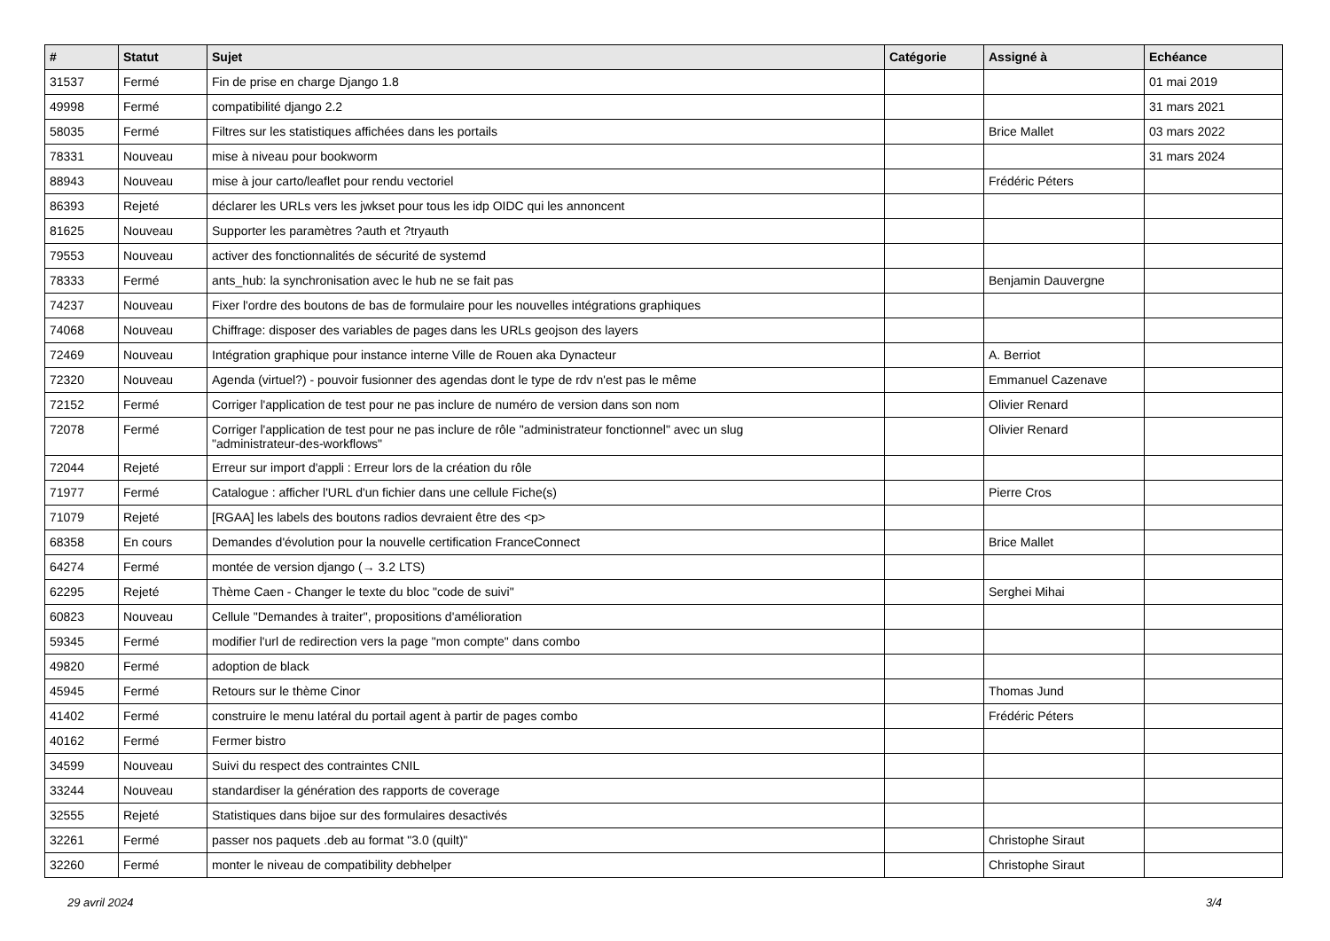| # | Statut | Sujet | Catégorie | Assigné à | Echéance |
| --- | --- | --- | --- | --- | --- |
| 31537 | Fermé | Fin de prise en charge Django 1.8 | | | 01 mai 2019 |
| 49998 | Fermé | compatibilité django 2.2 | | | 31 mars 2021 |
| 58035 | Fermé | Filtres sur les statistiques affichées dans les portails | | Brice Mallet | 03 mars 2022 |
| 78331 | Nouveau | mise à niveau pour bookworm | | | 31 mars 2024 |
| 88943 | Nouveau | mise à jour carto/leaflet pour rendu vectoriel | | Frédéric Péters | |
| 86393 | Rejeté | déclarer les URLs vers les jwkset pour tous les idp OIDC qui les annoncent | | | |
| 81625 | Nouveau | Supporter les paramètres ?auth et ?tryauth | | | |
| 79553 | Nouveau | activer des fonctionnalités de sécurité de systemd | | | |
| 78333 | Fermé | ants_hub: la synchronisation avec le hub ne se fait pas | | Benjamin Dauvergne | |
| 74237 | Nouveau | Fixer l'ordre des boutons de bas de formulaire pour les nouvelles intégrations graphiques | | | |
| 74068 | Nouveau | Chiffrage: disposer des variables de pages dans les URLs geojson des layers | | | |
| 72469 | Nouveau | Intégration graphique pour instance interne Ville de Rouen aka Dynacteur | | A. Berriot | |
| 72320 | Nouveau | Agenda (virtuel?) - pouvoir fusionner des agendas dont le type de rdv n'est pas le même | | Emmanuel Cazenave | |
| 72152 | Fermé | Corriger l'application de test pour ne pas inclure de numéro de version dans son nom | | Olivier Renard | |
| 72078 | Fermé | Corriger l'application de test pour ne pas inclure de rôle "administrateur fonctionnel" avec un slug "administrateur-des-workflows" | | Olivier Renard | |
| 72044 | Rejeté | Erreur sur import d'appli : Erreur lors de la création du rôle | | | |
| 71977 | Fermé | Catalogue : afficher l'URL d'un fichier dans une cellule Fiche(s) | | Pierre Cros | |
| 71079 | Rejeté | [RGAA] les labels des boutons radios devraient être des <p> | | | |
| 68358 | En cours | Demandes d'évolution pour la nouvelle certification FranceConnect | | Brice Mallet | |
| 64274 | Fermé | montée de version django (→ 3.2 LTS) | | | |
| 62295 | Rejeté | Thème Caen - Changer le texte du bloc "code de suivi" | | Serghei Mihai | |
| 60823 | Nouveau | Cellule "Demandes à traiter", propositions d'amélioration | | | |
| 59345 | Fermé | modifier l'url de redirection vers la page "mon compte" dans combo | | | |
| 49820 | Fermé | adoption de black | | | |
| 45945 | Fermé | Retours sur le thème Cinor | | Thomas Jund | |
| 41402 | Fermé | construire le menu latéral du portail agent à partir de pages combo | | Frédéric Péters | |
| 40162 | Fermé | Fermer bistro | | | |
| 34599 | Nouveau | Suivi du respect des contraintes CNIL | | | |
| 33244 | Nouveau | standardiser la génération des rapports de coverage | | | |
| 32555 | Rejeté | Statistiques dans bijoe sur des formulaires desactivés | | | |
| 32261 | Fermé | passer nos paquets .deb au format "3.0 (quilt)" | | Christophe Siraut | |
| 32260 | Fermé | monter le niveau de compatibility debhelper | | Christophe Siraut | |
29 avril 2024 3/4